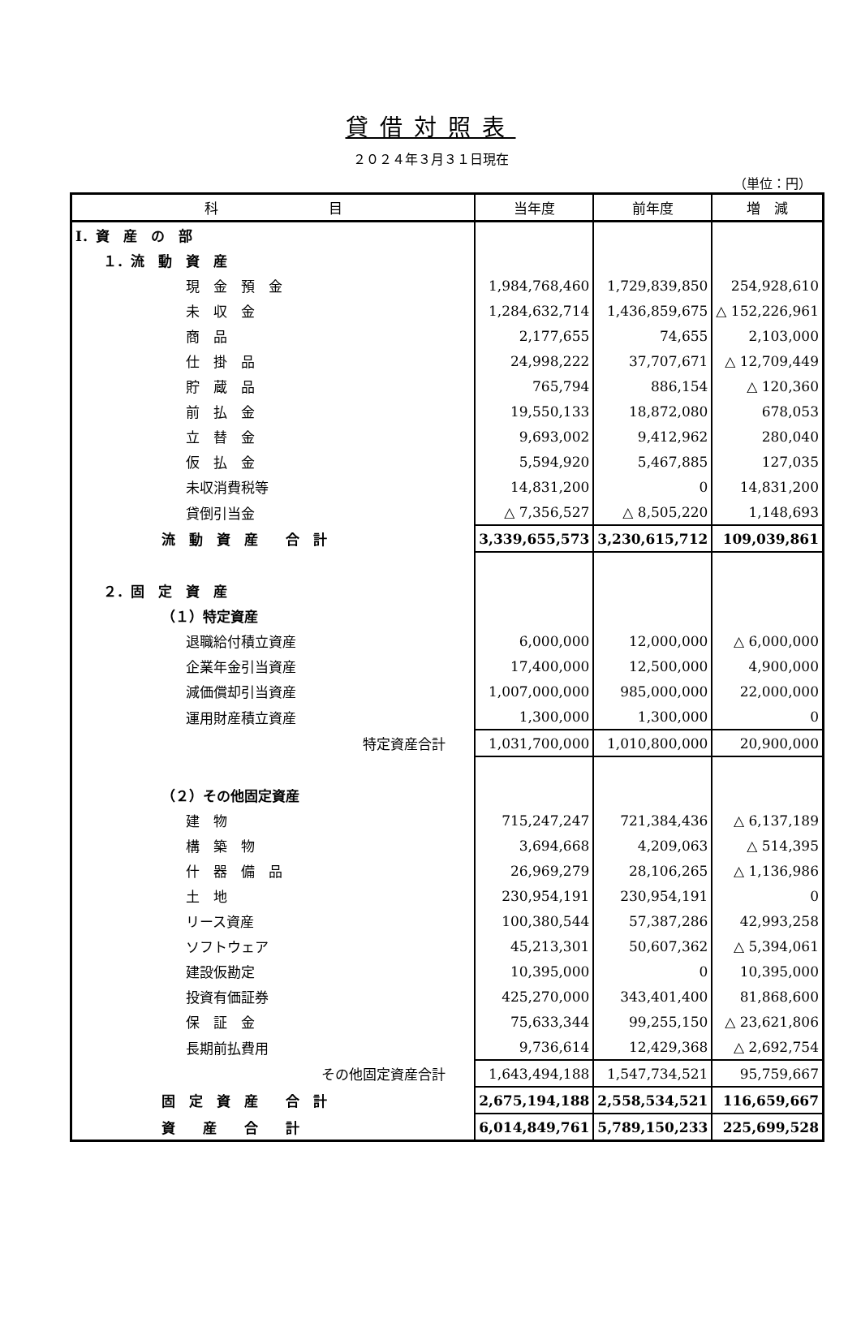貸借対照表
２０２４年３月３１日現在
（単位：円）
| 科 目 | 当年度 | 前年度 | 増 減 |
| --- | --- | --- | --- |
| Ⅰ．資 産 の 部 | | | |
| １．流 動 資 産 | | | |
| 現 金 預 金 | 1,984,768,460 | 1,729,839,850 | 254,928,610 |
| 未 収 金 | 1,284,632,714 | 1,436,859,675 | △ 152,226,961 |
| 商 品 | 2,177,655 | 74,655 | 2,103,000 |
| 仕 掛 品 | 24,998,222 | 37,707,671 | △ 12,709,449 |
| 貯 蔵 品 | 765,794 | 886,154 | △ 120,360 |
| 前 払 金 | 19,550,133 | 18,872,080 | 678,053 |
| 立 替 金 | 9,693,002 | 9,412,962 | 280,040 |
| 仮 払 金 | 5,594,920 | 5,467,885 | 127,035 |
| 未収消費税等 | 14,831,200 | 0 | 14,831,200 |
| 貸倒引当金 | △ 7,356,527 | △ 8,505,220 | 1,148,693 |
| 流 動 資 産 合 計 | 3,339,655,573 | 3,230,615,712 | 109,039,861 |
| ２．固 定 資 産 | | | |
| （１）特定資産 | | | |
| 退職給付積立資産 | 6,000,000 | 12,000,000 | △ 6,000,000 |
| 企業年金引当資産 | 17,400,000 | 12,500,000 | 4,900,000 |
| 減価償却引当資産 | 1,007,000,000 | 985,000,000 | 22,000,000 |
| 運用財産積立資産 | 1,300,000 | 1,300,000 | 0 |
| 特定資産合計 | 1,031,700,000 | 1,010,800,000 | 20,900,000 |
| （２）その他固定資産 | | | |
| 建 物 | 715,247,247 | 721,384,436 | △ 6,137,189 |
| 構 築 物 | 3,694,668 | 4,209,063 | △ 514,395 |
| 什 器 備 品 | 26,969,279 | 28,106,265 | △ 1,136,986 |
| 土 地 | 230,954,191 | 230,954,191 | 0 |
| リース資産 | 100,380,544 | 57,387,286 | 42,993,258 |
| ソフトウェア | 45,213,301 | 50,607,362 | △ 5,394,061 |
| 建設仮勘定 | 10,395,000 | 0 | 10,395,000 |
| 投資有価証券 | 425,270,000 | 343,401,400 | 81,868,600 |
| 保 証 金 | 75,633,344 | 99,255,150 | △ 23,621,806 |
| 長期前払費用 | 9,736,614 | 12,429,368 | △ 2,692,754 |
| その他固定資産合計 | 1,643,494,188 | 1,547,734,521 | 95,759,667 |
| 固 定 資 産 合 計 | 2,675,194,188 | 2,558,534,521 | 116,659,667 |
| 資 産 合 計 | 6,014,849,761 | 5,789,150,233 | 225,699,528 |